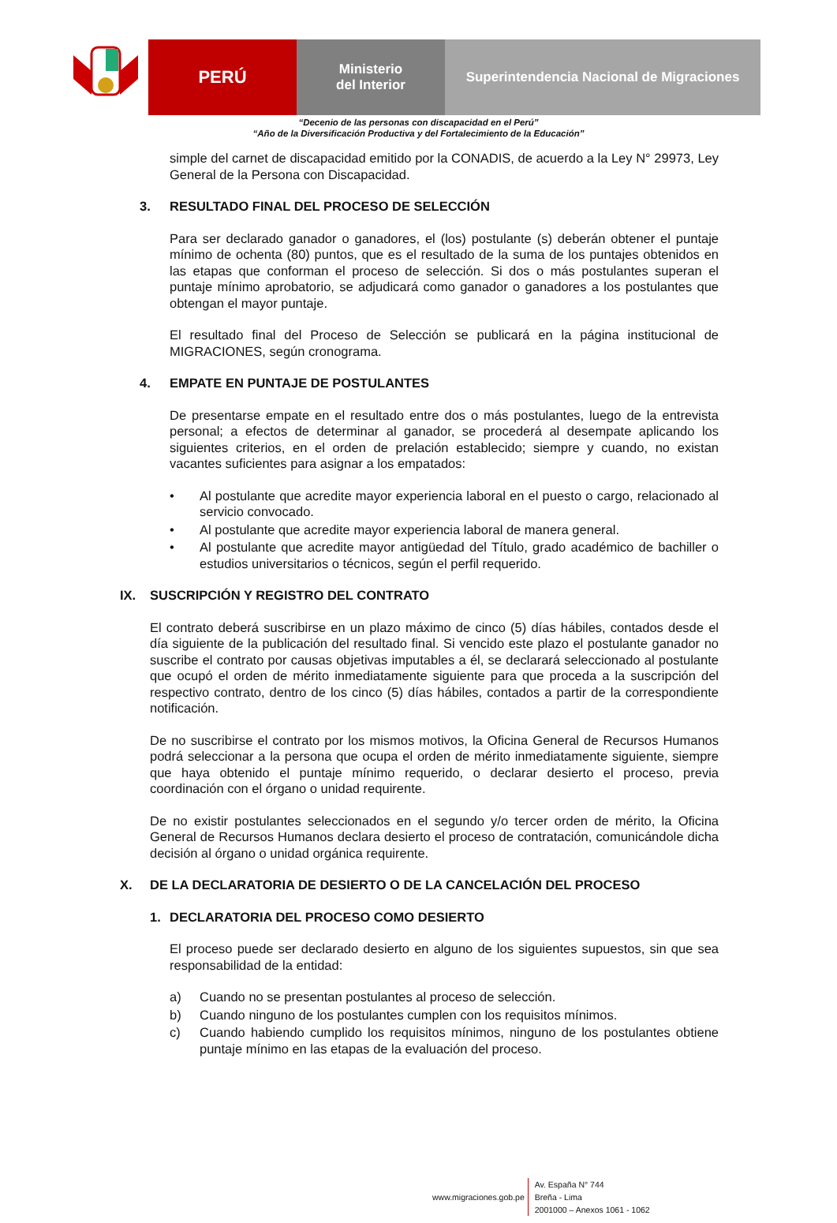PERÚ
Ministerio
del Interior
Superintendencia Nacional de Migraciones
“Decenio de las personas con discapacidad en el Perú”
“Año de la Diversificación Productiva y del Fortalecimiento de la Educación”
simple del carnet de discapacidad emitido por la CONADIS, de acuerdo a la Ley N° 29973, Ley General de la Persona con Discapacidad.
3. RESULTADO FINAL DEL PROCESO DE SELECCIÓN
Para ser declarado ganador o ganadores, el (los) postulante (s) deberán obtener el puntaje mínimo de ochenta (80) puntos, que es el resultado de la suma de los puntajes obtenidos en las etapas que conforman el proceso de selección. Si dos o más postulantes superan el puntaje mínimo aprobatorio, se adjudicará como ganador o ganadores a los postulantes que obtengan el mayor puntaje.
El resultado final del Proceso de Selección se publicará en la página institucional de MIGRACIONES, según cronograma.
4. EMPATE EN PUNTAJE DE POSTULANTES
De presentarse empate en el resultado entre dos o más postulantes, luego de la entrevista personal; a efectos de determinar al ganador, se procederá al desempate aplicando los siguientes criterios, en el orden de prelación establecido; siempre y cuando, no existan vacantes suficientes para asignar a los empatados:
• Al postulante que acredite mayor experiencia laboral en el puesto o cargo, relacionado al servicio convocado.
• Al postulante que acredite mayor experiencia laboral de manera general.
• Al postulante que acredite mayor antigüedad del Título, grado académico de bachiller o estudios universitarios o técnicos, según el perfil requerido.
IX. SUSCRIPCIÓN Y REGISTRO DEL CONTRATO
El contrato deberá suscribirse en un plazo máximo de cinco (5) días hábiles, contados desde el día siguiente de la publicación del resultado final. Si vencido este plazo el postulante ganador no suscribe el contrato por causas objetivas imputables a él, se declarará seleccionado al postulante que ocupó el orden de mérito inmediatamente siguiente para que proceda a la suscripción del respectivo contrato, dentro de los cinco (5) días hábiles, contados a partir de la correspondiente notificación.
De no suscribirse el contrato por los mismos motivos, la Oficina General de Recursos Humanos podrá seleccionar a la persona que ocupa el orden de mérito inmediatamente siguiente, siempre que haya obtenido el puntaje mínimo requerido, o declarar desierto el proceso, previa coordinación con el órgano o unidad requirente.
De no existir postulantes seleccionados en el segundo y/o tercer orden de mérito, la Oficina General de Recursos Humanos declara desierto el proceso de contratación, comunicándole dicha decisión al órgano o unidad orgánica requirente.
X. DE LA DECLARATORIA DE DESIERTO O DE LA CANCELACIÓN DEL PROCESO
1. DECLARATORIA DEL PROCESO COMO DESIERTO
El proceso puede ser declarado desierto en alguno de los siguientes supuestos, sin que sea responsabilidad de la entidad:
a) Cuando no se presentan postulantes al proceso de selección.
b) Cuando ninguno de los postulantes cumplen con los requisitos mínimos.
c) Cuando habiendo cumplido los requisitos mínimos, ninguno de los postulantes obtiene puntaje mínimo en las etapas de la evaluación del proceso.
www.migraciones.gob.pe
Av. España N° 744
Breña - Lima
2001000 – Anexos 1061 - 1062